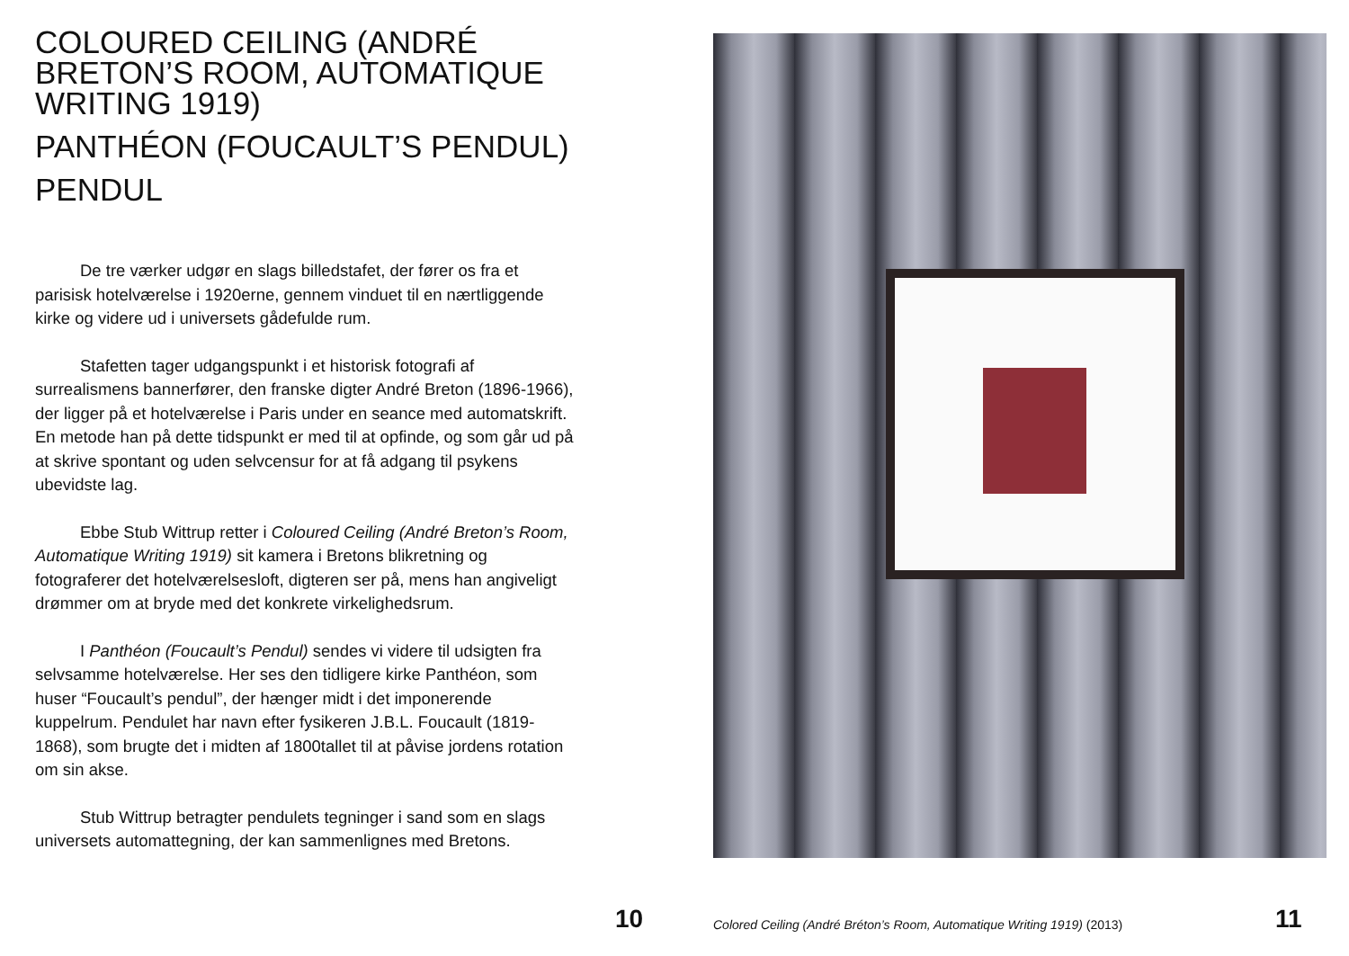COLOURED CEILING (ANDRÉ BRETON’S ROOM, AUTOMATIQUE WRITING 1919)
PANTHÉON (FOUCAULT’S PENDUL)
PENDUL
De tre værker udgør en slags billedstafet, der fører os fra et parisisk hotelværelse i 1920erne, gennem vinduet til en nærtliggende kirke og videre ud i universets gådefulde rum.
Stafetten tager udgangspunkt i et historisk fotografi af surrealismens bannerfører, den franske digter André Breton (1896-1966), der ligger på et hotelværelse i Paris under en seance med automatskrift. En metode han på dette tidspunkt er med til at opfinde, og som går ud på at skrive spontant og uden selvcensur for at få adgang til psykens ubevidste lag.
Ebbe Stub Wittrup retter i Coloured Ceiling (André Breton’s Room, Automatique Writing 1919) sit kamera i Bretons blikretning og fotograferer det hotelværelsesloft, digteren ser på, mens han angiveligt drømmer om at bryde med det konkrete virkelighedsrum.
I Panthéon (Foucault’s Pendul) sendes vi videre til udsigten fra selvsamme hotelværelse. Her ses den tidligere kirke Panthéon, som huser “Foucault’s pendul”, der hænger midt i det imponerende kuppelrum. Pendulet har navn efter fysikeren J.B.L. Foucault (1819-1868), som brugte det i midten af 1800tallet til at påvise jordens rotation om sin akse.
Stub Wittrup betragter pendulets tegninger i sand som en slags universets automattegning, der kan sammenlignes med Bretons.
10
Colored Ceiling (André Bréton’s Room, Automatique Writing 1919) (2013)
11